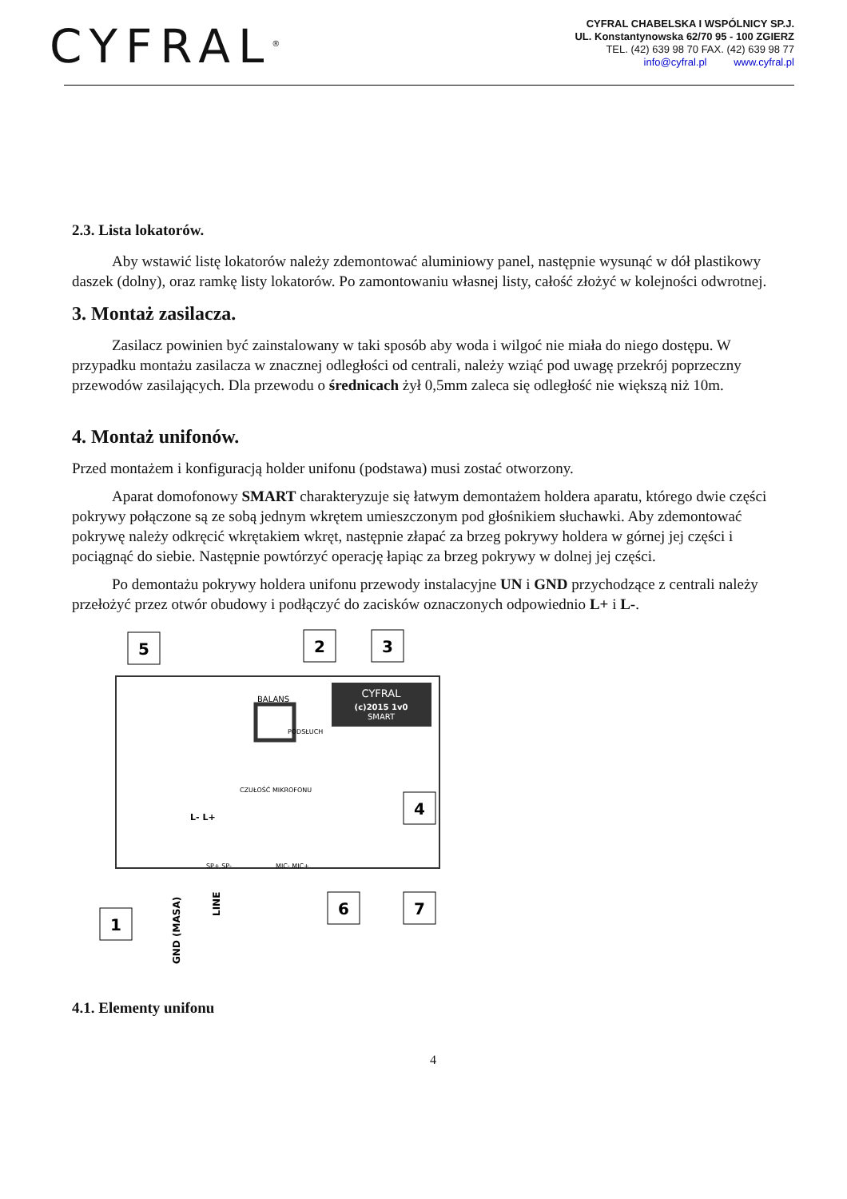CYFRAL<sup>®</sup>
CYFRAL CHABELSKA I WSPÓLNICY SP.J.
UL. Konstantynowska 62/70 95 - 100 ZGIERZ
TEL. (42) 639 98 70 FAX. (42) 639 98 77
info@cyfral.pl www.cyfral.pl
2.3. Lista lokatorów.
Aby wstawić listę lokatorów należy zdemontować aluminiowy panel, następnie wysunąć w dół plastikowy daszek (dolny), oraz ramkę listy lokatorów. Po zamontowaniu własnej listy, całość złożyć w kolejności odwrotnej.
3. Montaż zasilacza.
Zasilacz powinien być zainstalowany w taki sposób aby woda i wilgoć nie miała do niego dostępu. W przypadku montażu zasilacza w znacznej odległości od centrali, należy wziąć pod uwagę przekrój poprzeczny przewodów zasilających. Dla przewodu o średnicach żył 0,5mm zaleca się odległość nie większą niż 10m.
4. Montaż unifonów.
Przed montażem i konfiguracją holder unifonu (podstawa) musi zostać otworzony.
Aparat domofonowy SMART charakteryzuje się łatwym demontażem holdera aparatu, którego dwie części pokrywy połączone są ze sobą jednym wkrętem umieszczonym pod głośnikiem słuchawki. Aby zdemontować pokrywę należy odkręcić wkrętakiem wkręt, następnie złapać za brzeg pokrywy holdera w górnej jej części i pociągnąć do siebie. Następnie powtórzyć operację łapiąc za brzeg pokrywy w dolnej jej części.
Po demontażu pokrywy holdera unifonu przewody instalacyjne UN i GND przychodzące z centrali należy przełożyć przez otwór obudowy i podłączyć do zacisków oznaczonych odpowiednio L+ i L-.
CYFRAL
(c)2015 1v0
SMART
BALANS
PODSŁUCH
CZUŁOŚĆ MIKROFONU
L- L+
SP+ SP-
MIC- MIC+
GND (MASA)
LINE
5
2
3
4
1
6
7
4.1. Elementy unifonu
4